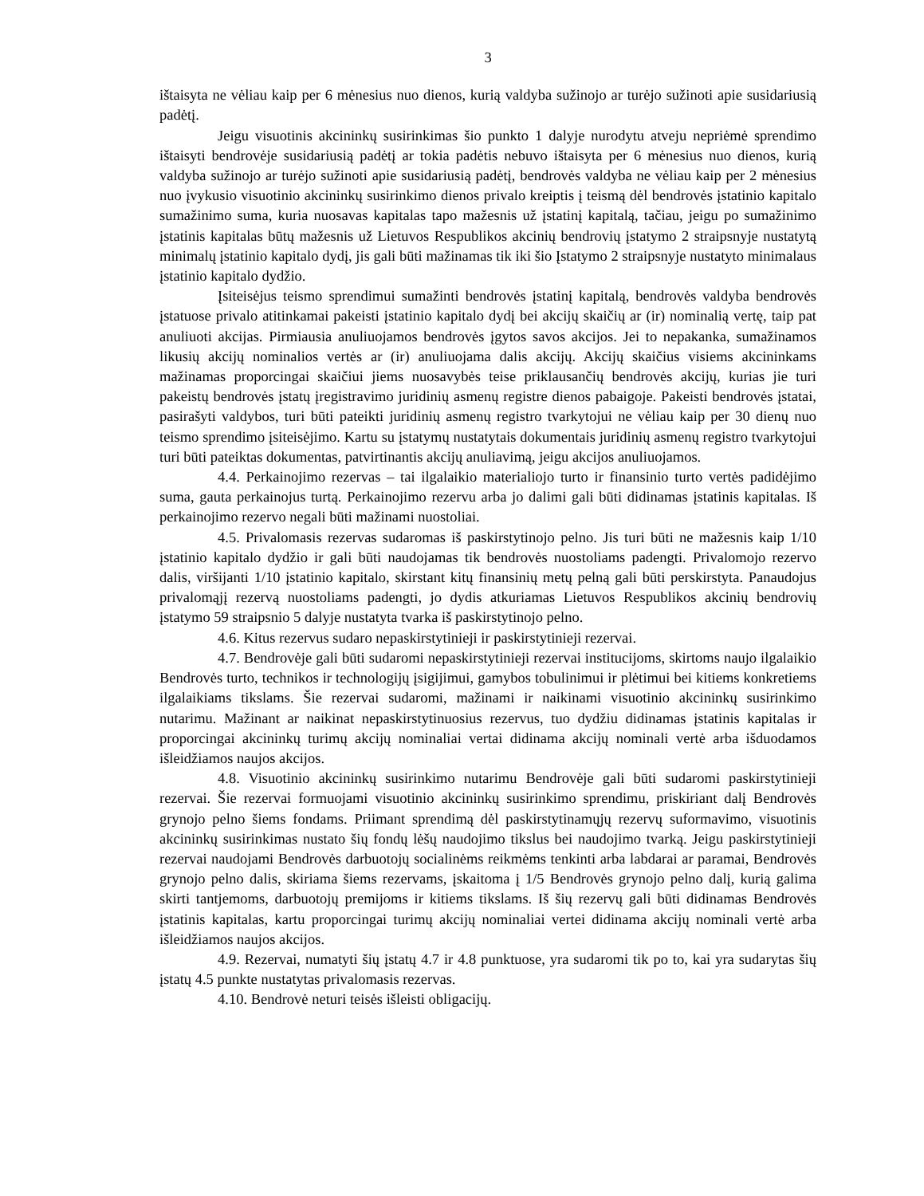3
ištaisyta ne vėliau kaip per 6 mėnesius nuo dienos, kurią valdyba sužinojo ar turėjo sužinoti apie susidariusią padėtį.
Jeigu visuotinis akcininkų susirinkimas šio punkto 1 dalyje nurodytu atveju nepriėmė sprendimo ištaisyti bendrovėje susidariusią padėtį ar tokia padėtis nebuvo ištaisyta per 6 mėnesius nuo dienos, kurią valdyba sužinojo ar turėjo sužinoti apie susidariusią padėtį, bendrovės valdyba ne vėliau kaip per 2 mėnesius nuo įvykusio visuotinio akcininkų susirinkimo dienos privalo kreiptis į teismą dėl bendrovės įstatinio kapitalo sumažinimo suma, kuria nuosavas kapitalas tapo mažesnis už įstatinį kapitalą, tačiau, jeigu po sumažinimo įstatinis kapitalas būtų mažesnis už Lietuvos Respublikos akcinių bendrovių įstatymo 2 straipsnyje nustatytą minimalų įstatinio kapitalo dydį, jis gali būti mažinamas tik iki šio Įstatymo 2 straipsnyje nustatyto minimalaus įstatinio kapitalo dydžio.
Įsiteisėjus teismo sprendimui sumažinti bendrovės įstatinį kapitalą, bendrovės valdyba bendrovės įstatuose privalo atitinkamai pakeisti įstatinio kapitalo dydį bei akcijų skaičių ar (ir) nominalią vertę, taip pat anuliuoti akcijas. Pirmiausia anuliuojamos bendrovės įgytos savos akcijos. Jei to nepakanka, sumažinamos likusių akcijų nominalios vertės ar (ir) anuliuojama dalis akcijų. Akcijų skaičius visiems akcininkams mažinamas proporcingai skaičiui jiems nuosavybės teise priklausančių bendrovės akcijų, kurias jie turi pakeistų bendrovės įstatų įregistravimo juridinių asmenų registre dienos pabaigoje. Pakeisti bendrovės įstatai, pasirašyti valdybos, turi būti pateikti juridinių asmenų registro tvarkytojui ne vėliau kaip per 30 dienų nuo teismo sprendimo įsiteisėjimo. Kartu su įstatymų nustatytais dokumentais juridinių asmenų registro tvarkytojui turi būti pateiktas dokumentas, patvirtinantis akcijų anuliavimą, jeigu akcijos anuliuojamos.
4.4. Perkainojimo rezervas – tai ilgalaikio materialiojo turto ir finansinio turto vertės padidėjimo suma, gauta perkainojus turtą. Perkainojimo rezervu arba jo dalimi gali būti didinamas įstatinis kapitalas. Iš perkainojimo rezervo negali būti mažinami nuostoliai.
4.5. Privalomasis rezervas sudaromas iš paskirstytinojo pelno. Jis turi būti ne mažesnis kaip 1/10 įstatinio kapitalo dydžio ir gali būti naudojamas tik bendrovės nuostoliams padengti. Privalomojo rezervo dalis, viršijanti 1/10 įstatinio kapitalo, skirstant kitų finansinių metų pelną gali būti perskirstyta. Panaudojus privalomąjį rezervą nuostoliams padengti, jo dydis atkuriamas Lietuvos Respublikos akcinių bendrovių įstatymo 59 straipsnio 5 dalyje nustatyta tvarka iš paskirstytinojo pelno.
4.6. Kitus rezervus sudaro nepaskirstytinieji ir paskirstytinieji rezervai.
4.7. Bendrovėje gali būti sudaromi nepaskirstytinieji rezervai institucijoms, skirtoms naujo ilgalaikio Bendrovės turto, technikos ir technologijų įsigijimui, gamybos tobulinimui ir plėtimui bei kitiems konkretiems ilgalaikiams tikslams. Šie rezervai sudaromi, mažinami ir naikinami visuotinio akcininkų susirinkimo nutarimu. Mažinant ar naikinat nepaskirstytinuosius rezervus, tuo dydžiu didinamas įstatinis kapitalas ir proporcingai akcininkų turimų akcijų nominaliai vertai didinama akcijų nominali vertė arba išduodamos išleidžiamos naujos akcijos.
4.8. Visuotinio akcininkų susirinkimo nutarimu Bendrovėje gali būti sudaromi paskirstytinieji rezervai. Šie rezervai formuojami visuotinio akcininkų susirinkimo sprendimu, priskiriant dalį Bendrovės grynojo pelno šiems fondams. Priimant sprendimą dėl paskirstytinamųjų rezervų suformavimo, visuotinis akcininkų susirinkimas nustato šių fondų lėšų naudojimo tikslus bei naudojimo tvarką. Jeigu paskirstytinieji rezervai naudojami Bendrovės darbuotojų socialinėms reikmėms tenkinti arba labdarai ar paramai, Bendrovės grynojo pelno dalis, skiriama šiems rezervams, įskaitoma į 1/5 Bendrovės grynojo pelno dalį, kurią galima skirti tantjemoms, darbuotojų premijoms ir kitiems tikslams. Iš šių rezervų gali būti didinamas Bendrovės įstatinis kapitalas, kartu proporcingai turimų akcijų nominaliai vertei didinama akcijų nominali vertė arba išleidžiamos naujos akcijos.
4.9. Rezervai, numatyti šių įstatų 4.7 ir 4.8 punktuose, yra sudaromi tik po to, kai yra sudarytas šių įstatų 4.5 punkte nustatytas privalomasis rezervas.
4.10. Bendrovė neturi teisės išleisti obligacijų.